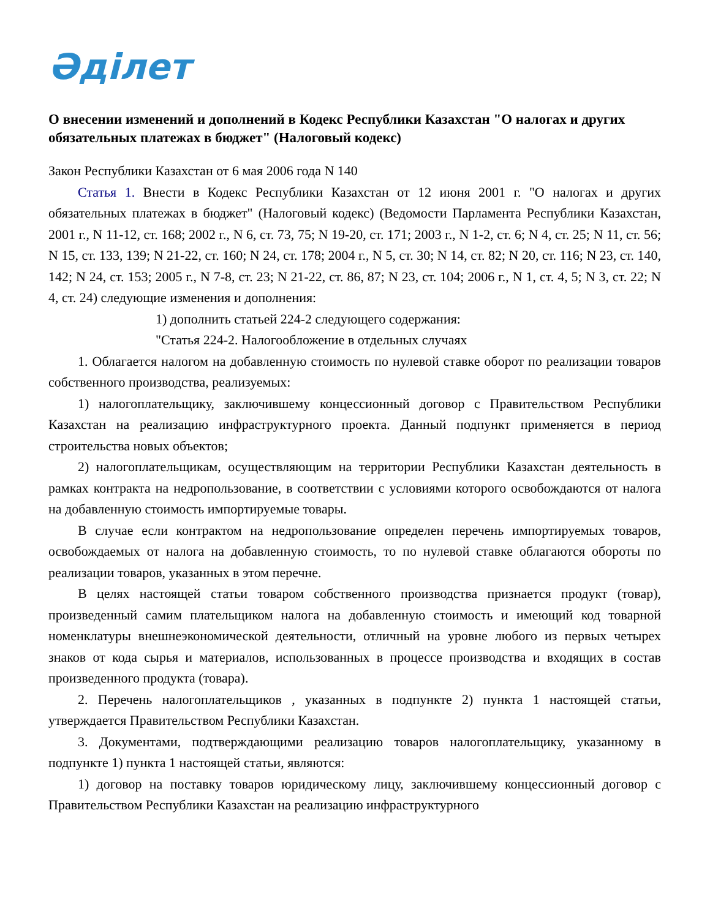Әділет
О внесении изменений и дополнений в Кодекс Республики Казахстан "О налогах и других обязательных платежах в бюджет" (Налоговый кодекс)
Закон Республики Казахстан от 6 мая 2006 года N 140
Статья 1. Внести в Кодекс Республики Казахстан от 12 июня 2001 г. "О налогах и других обязательных платежах в бюджет" (Налоговый кодекс) (Ведомости Парламента Республики Казахстан, 2001 г., N 11-12, ст. 168; 2002 г., N 6, ст. 73, 75; N 19-20, ст. 171; 2003 г., N 1-2, ст. 6; N 4, ст. 25; N 11, ст. 56; N 15, ст. 133, 139; N 21-22, ст. 160; N 24, ст. 178; 2004 г., N 5, ст. 30; N 14, ст. 82; N 20, ст. 116; N 23, ст. 140, 142; N 24, ст. 153; 2005 г., N 7-8, ст. 23; N 21-22, ст. 86, 87; N 23, ст. 104; 2006 г., N 1, ст. 4, 5; N 3, ст. 22; N 4, ст. 24) следующие изменения и дополнения:
1) дополнить статьей 224-2 следующего содержания:
"Статья 224-2. Налогообложение в отдельных случаях
1. Облагается налогом на добавленную стоимость по нулевой ставке оборот по реализации товаров собственного производства, реализуемых:
1) налогоплательщику, заключившему концессионный договор с Правительством Республики Казахстан на реализацию инфраструктурного проекта. Данный подпункт применяется в период строительства новых объектов;
2) налогоплательщикам, осуществляющим на территории Республики Казахстан деятельность в рамках контракта на недропользование, в соответствии с условиями которого освобождаются от налога на добавленную стоимость импортируемые товары.
В случае если контрактом на недропользование определен перечень импортируемых товаров, освобождаемых от налога на добавленную стоимость, то по нулевой ставке облагаются обороты по реализации товаров, указанных в этом перечне.
В целях настоящей статьи товаром собственного производства признается продукт (товар), произведенный самим плательщиком налога на добавленную стоимость и имеющий код товарной номенклатуры внешнеэкономической деятельности, отличный на уровне любого из первых четырех знаков от кода сырья и материалов, использованных в процессе производства и входящих в состав произведенного продукта (товара).
2. Перечень налогоплательщиков , указанных в подпункте 2) пункта 1 настоящей статьи, утверждается Правительством Республики Казахстан.
3. Документами, подтверждающими реализацию товаров налогоплательщику, указанному в подпункте 1) пункта 1 настоящей статьи, являются:
1) договор на поставку товаров юридическому лицу, заключившему концессионный договор с Правительством Республики Казахстан на реализацию инфраструктурного